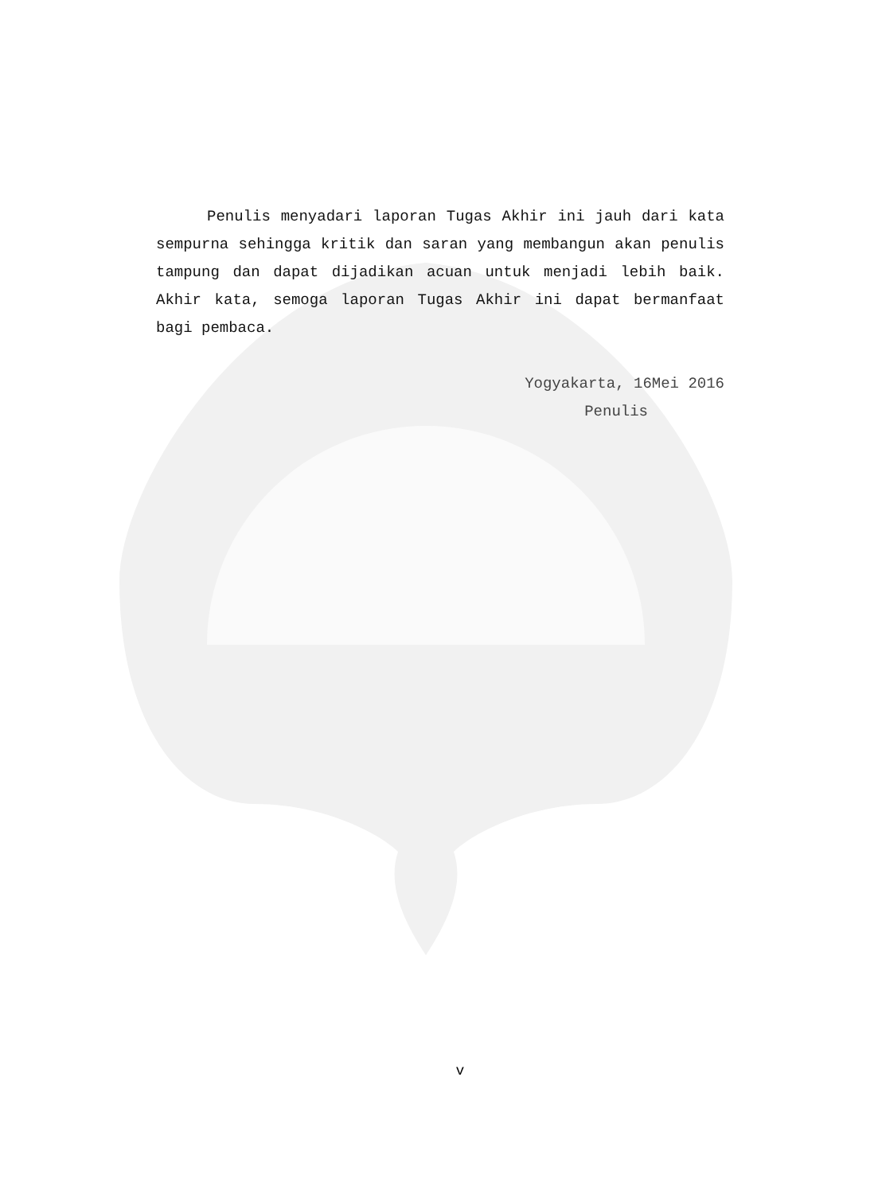Penulis menyadari laporan Tugas Akhir ini jauh dari kata sempurna sehingga kritik dan saran yang membangun akan penulis tampung dan dapat dijadikan acuan untuk menjadi lebih baik. Akhir kata, semoga laporan Tugas Akhir ini dapat bermanfaat bagi pembaca.
Yogyakarta, 16Mei 2016
Penulis
v